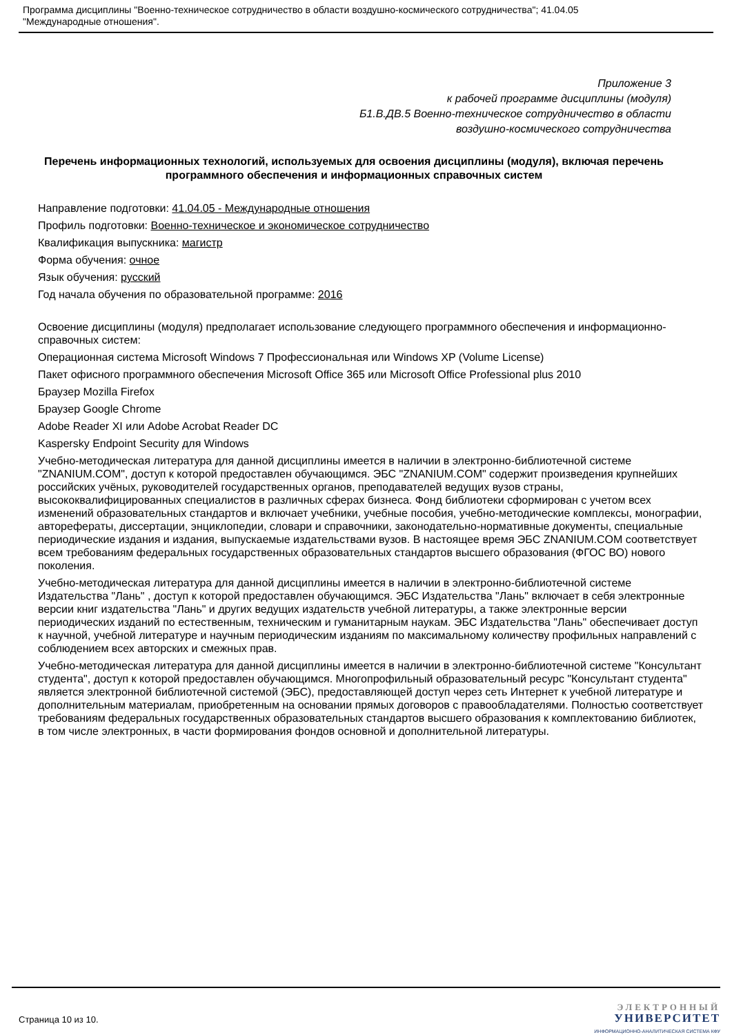Программа дисциплины "Военно-техническое сотрудничество в области воздушно-космического сотрудничества"; 41.04.05
"Международные отношения".
Приложение 3
к рабочей программе дисциплины (модуля)
Б1.В.ДВ.5 Военно-техническое сотрудничество в области
воздушно-космического сотрудничества
Перечень информационных технологий, используемых для освоения дисциплины (модуля), включая перечень программного обеспечения и информационных справочных систем
Направление подготовки: 41.04.05 - Международные отношения
Профиль подготовки: Военно-техническое и экономическое сотрудничество
Квалификация выпускника: магистр
Форма обучения: очное
Язык обучения: русский
Год начала обучения по образовательной программе: 2016
Освоение дисциплины (модуля) предполагает использование следующего программного обеспечения и информационно-справочных систем:
Операционная система Microsoft Windows 7 Профессиональная или Windows XP (Volume License)
Пакет офисного программного обеспечения Microsoft Office 365 или Microsoft Office Professional plus 2010
Браузер Mozilla Firefox
Браузер Google Chrome
Adobe Reader XI или Adobe Acrobat Reader DC
Kaspersky Endpoint Security для Windows
Учебно-методическая литература для данной дисциплины имеется в наличии в электронно-библиотечной системе "ZNANIUM.COM", доступ к которой предоставлен обучающимся. ЭБС "ZNANIUM.COM" содержит произведения крупнейших российских учёных, руководителей государственных органов, преподавателей ведущих вузов страны, высококвалифицированных специалистов в различных сферах бизнеса. Фонд библиотеки сформирован с учетом всех изменений образовательных стандартов и включает учебники, учебные пособия, учебно-методические комплексы, монографии, авторефераты, диссертации, энциклопедии, словари и справочники, законодательно-нормативные документы, специальные периодические издания и издания, выпускаемые издательствами вузов. В настоящее время ЭБС ZNANIUM.COM соответствует всем требованиям федеральных государственных образовательных стандартов высшего образования (ФГОС ВО) нового поколения.
Учебно-методическая литература для данной дисциплины имеется в наличии в электронно-библиотечной системе Издательства "Лань" , доступ к которой предоставлен обучающимся. ЭБС Издательства "Лань" включает в себя электронные версии книг издательства "Лань" и других ведущих издательств учебной литературы, а также электронные версии периодических изданий по естественным, техническим и гуманитарным наукам. ЭБС Издательства "Лань" обеспечивает доступ к научной, учебной литературе и научным периодическим изданиям по максимальному количеству профильных направлений с соблюдением всех авторских и смежных прав.
Учебно-методическая литература для данной дисциплины имеется в наличии в электронно-библиотечной системе "Консультант студента", доступ к которой предоставлен обучающимся. Многопрофильный образовательный ресурс "Консультант студента" является электронной библиотечной системой (ЭБС), предоставляющей доступ через сеть Интернет к учебной литературе и дополнительным материалам, приобретенным на основании прямых договоров с правообладателями. Полностью соответствует требованиям федеральных государственных образовательных стандартов высшего образования к комплектованию библиотек, в том числе электронных, в части формирования фондов основной и дополнительной литературы.
Страница 10 из 10.
ЭЛЕКТРОННЫЙ
УНИВЕРСИТЕТ
ИНФОРМАЦИОННО-АНАЛИТИЧЕСКАЯ СИСТЕМА КФУ